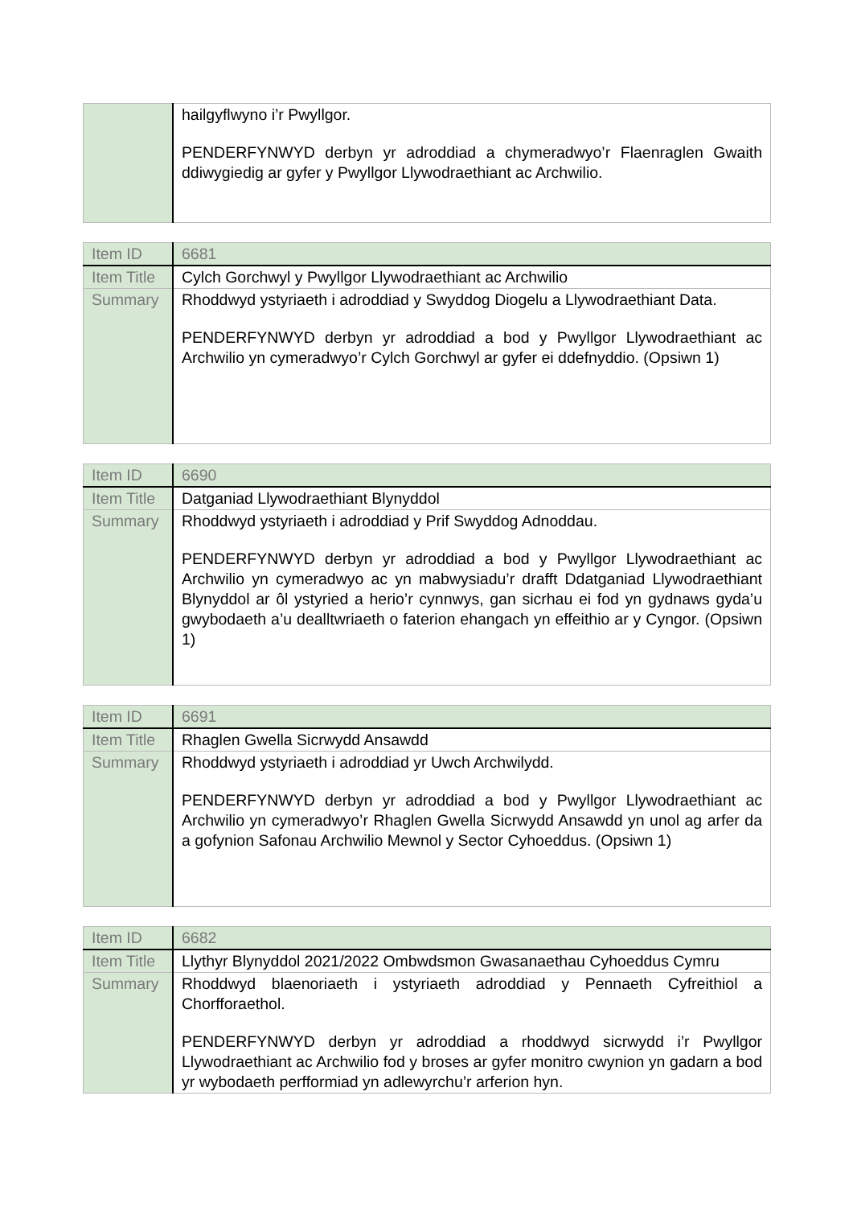| | hailgyflwyno i’r Pwyllgor. PENDERFYNWYD derbyn yr adroddiad a chymeradwyo’r Flaenraglen Gwaith ddiwygiedig ar gyfer y Pwyllgor Llywodraethiant ac Archwilio. |
| Item ID | 6681 |
| Item Title | Cylch Gorchwyl y Pwyllgor Llywodraethiant ac Archwilio |
| Summary | Rhoddwyd ystyriaeth i adroddiad y Swyddog Diogelu a Llywodraethiant Data. PENDERFYNWYD derbyn yr adroddiad a bod y Pwyllgor Llywodraethiant ac Archwilio yn cymeradwyo’r Cylch Gorchwyl ar gyfer ei ddefnyddio. (Opsiwn 1) |
| Item ID | 6690 |
| Item Title | Datganiad Llywodraethiant Blynyddol |
| Summary | Rhoddwyd ystyriaeth i adroddiad y Prif Swyddog Adnoddau. PENDERFYNWYD derbyn yr adroddiad a bod y Pwyllgor Llywodraethiant ac Archwilio yn cymeradwyo ac yn mabwysiadu’r drafft Ddatganiad Llywodraethiant Blynyddol ar ôl ystyried a herio’r cynnwys, gan sicrhau ei fod yn gydnaws gyda’u gwybodaeth a’u dealltwriaeth o faterion ehangach yn effeithio ar y Cyngor. (Opsiwn 1) |
| Item ID | 6691 |
| Item Title | Rhaglen Gwella Sicrwydd Ansawdd |
| Summary | Rhoddwyd ystyriaeth i adroddiad yr Uwch Archwilydd. PENDERFYNWYD derbyn yr adroddiad a bod y Pwyllgor Llywodraethiant ac Archwilio yn cymeradwyo’r Rhaglen Gwella Sicrwydd Ansawdd yn unol ag arfer da a gofynion Safonau Archwilio Mewnol y Sector Cyhoeddus. (Opsiwn 1) |
| Item ID | 6682 |
| Item Title | Llythyr Blynyddol 2021/2022 Ombwdsmon Gwasanaethau Cyhoeddus Cymru |
| Summary | Rhoddwyd blaenoriaeth i ystyriaeth adroddiad y Pennaeth Cyfreithiol a Chorfforaethol. PENDERFYNWYD derbyn yr adroddiad a rhoddwyd sicrwydd i’r Pwyllgor Llywodraethiant ac Archwilio fod y broses ar gyfer monitro cwynion yn gadarn a bod yr wybodaeth perfformiad yn adlewyrchu’r arferion hyn. |